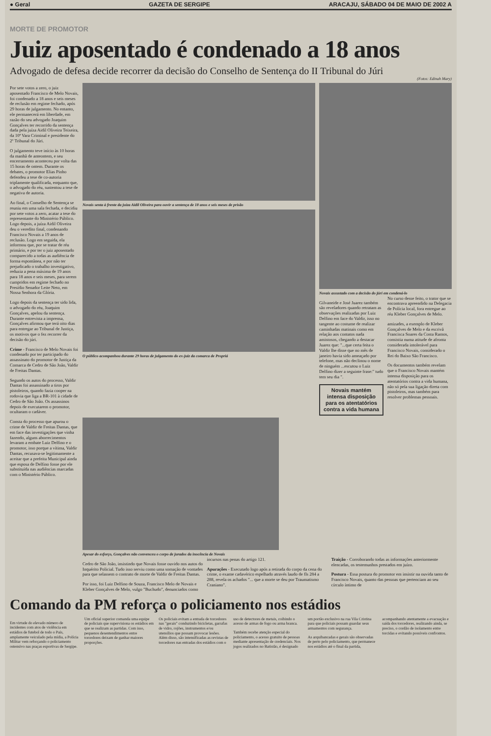● Geral GAZETA DE SERGIPE ARACAJU, SÁBADO 04 DE MAIO DE 2002 A
MORTE DE PROMOTOR
Juiz aposentado é condenado a 18 anos
Advogado de defesa decide recorrer da decisão do Conselho de Sentença do II Tribunal do Júri
(Fotos: Edinah Mary)
Por sete votos a zero, o juiz aposentado Francisco de Melo Novais, foi condenado a 18 anos e seis meses de reclusão em regime fechado, após 29 horas de julgamento. No entanto, ele permanecerá em liberdade, em razão do seu advogado Joaquim Gonçalves ter recorrido da sentença dada pela juíza Aidil Oliveira Teixeira, da 10ª Vara Criminal e presidente do 2º Tribunal do Júri.
O julgamento teve início às 10 horas da manhã de anteontem, e seu encerramento aconteceu por volta das 15 horas de ontem. Durante os debates, o promotor Elias Pinho defendeu a tese de co-autoria triplamente qualificada, enquanto que, o advogado do réu, sustentou a tese de negativa de autoria.
Ao final, o Conselho de Sentença se reuniu em uma sala fechada, e decidiu por sete votos a zero, acatar a tese do representante do Ministério Público. Logo depois, a juíza Aidil Oliveira deu o veredito final, condenando Francisco Novais a 19 anos de reclusão. Logo em seguida, ela informou que, por se tratar de réu primário, e por ter o juiz aposentado comparecido a todas as audiência de forma espontânea, e por não ter prejudicado o trabalho investigativo, reduzia a pena máxima de 19 anos para 18 anos e seis meses, para serem cumpridos em regime fechado no Presídio Senador Leite Neto, em Nossa Senhora da Glória.
Logo depois da sentença ter sido lida, o advogado do réu, Joaquim Gonçalves, apelou da sentença. Durante entrevista a imprensa, Gonçalves afirmou que terá oito dias para entregar ao Tribunal de Justiça, os motivos que o fez recorrer da decisão do júri.
Crime - Francisco de Melo Novais foi condenado por ter participado do assassinato do promotor de Justiça da Comarca de Cedro de São João, Valdir de Freitas Dantas.
Segundo os autos do processo, Valdir Dantas foi assassinado a tiros por pistoleiros, quando fazia cooper na rodovia que liga a BR-101 à cidade de Cedro de São João. Os assassinos depois de executarem o promotor, ocultaram o cadáver.
Consta do processo que apurou o crime de Valdir de Freitas Dantas, que em face das investigações que vinha fazendo, alguns aborrecimentos levaram a embate Luiz Delfino e o promotor, isso porque a vítima, Valdir Dantas, recusava-se legitimamente a aceitar que a prefeita Municipal ainda que esposa de Delfino fosse por ele substituída nas audiências marcadas com o Ministério Público.
Novais senta à frente da juíza Aidil Oliveira para ouvir a sentença de 18 anos e seis meses de prisão
O público acompanhou durante 29 horas de julgamento do ex-juiz da comarca de Propriá
Novais assustado com a decisão do júri em condená-lo
Gilvaneide e José Juarez também são reveladores quando retratam as observações realizadas por Luiz Delfino em face do Valdir, isso no tangente ao costume de realizar caminhadas matinais como em relação aos contatos nada amistosos, chegando a destacar Juarez que: "...que certa feita o Valdir lhe disse que no mês de janeiro havia sido ameaçado por telefone, mas não declinou o nome de ninguém ...escutou o Luiz Delfino dizer a seguinte frase:" tudo tem seu dia ".
Novais mantém intensa disposição para os atentatórios contra a vida humana
No curso desse feito, o trator que se encontrava apreendido na Delegacia de Polícia local, fora entregue ao réu Kleber Gonçalves de Melo.
amizades, a exemplo de Kleber Gonçalves de Melo e da escrivã Francisca Soares da Costa Ramos, consistia numa atitude de afronta considerada intolerável para Francisco Novais, considerado o Rei do Baixo São Francisco.
Os documentos também revelam que o Francisco Novais mantém intensa disposição para os atentatórios contra a vida humana, não só pela sua ligação direta com pistoleiros, mas também para resolver problemas pessoais.
Apesar do esforço, Gonçalves não convenceu o corpo de jurados da inocência de Novais
Cedro de São João, insistindo que Novais fosse ouvido nos autos do Inquérito Policial. Tudo isso serviu como uma somação de vontades para que selassem o contrato de morte de Valdir de Freitas Dantas.
Por isso, foi Luiz Delfino de Souza, Francisco Melo de Novais e Kleber Gonçalves de Melo, vulgo "Buchudo", denunciados como incursos nas penas do artigo 121.
Apurações - Executado logo após a retirada do corpo da cena do crime, o exame cadavérico espelhado através laudo de fls 284 a 288, revela os achados "... que a morte se deu por Traumatismo Craniano".
Traição - Corroborando todas as informações anteriormente elencadas, os testemunhos prestados em juízo.
Postura - Essa postura do promotor em insistir na ouvida tanto de Francisco Novais, quanto das pessoas que pertenciam ao seu círculo íntimo de
Comando da PM reforça o policiamento nos estádios
Em virtude do elevado número de incidentes com atos de violência em estádios de futebol de todo o País, amplamente veiculado pela mídia, a Polícia Militar vem reforçando o policiamento ostensivo nas praças esportivas de Sergipe. Um oficial superior comanda uma equipe de policiais que supervisiona os estádios em que se realizam as partidas. Com isso, pequenos desentendimentos entre torcedores deixam de ganhar maiores proporções.
Os policiais evitam a entrada de torcedores nas "gerais" conduzindo bicicletas, garrafas de vidro, rojões, instrumentos e/ou utensílios que possam provocar lesões. Além disso, são intensificadas as revistas de torcedores nas entradas dos estádios com o uso de detectores de metais, coibindo o acesso de armas de fogo ou arma branca.
Também recebe atenção especial do policiamento, o acesso gratuito de pessoas mediante apresentação de credenciais. Nos jogos realizados no Batistão, é designado um portão exclusivo na rua Vila Cristina para que policiais possam guardar seus armamentos com segurança.
As arquibancadas e gerais são observadas de perto pelo policiamento, que permanece nos estádios até o final da partida, acompanhando atentamente a evacuação e saída dos torcedores, realizando ainda, se preciso, o cordão de isolamento entre torcidas e evitando possíveis confrontos.